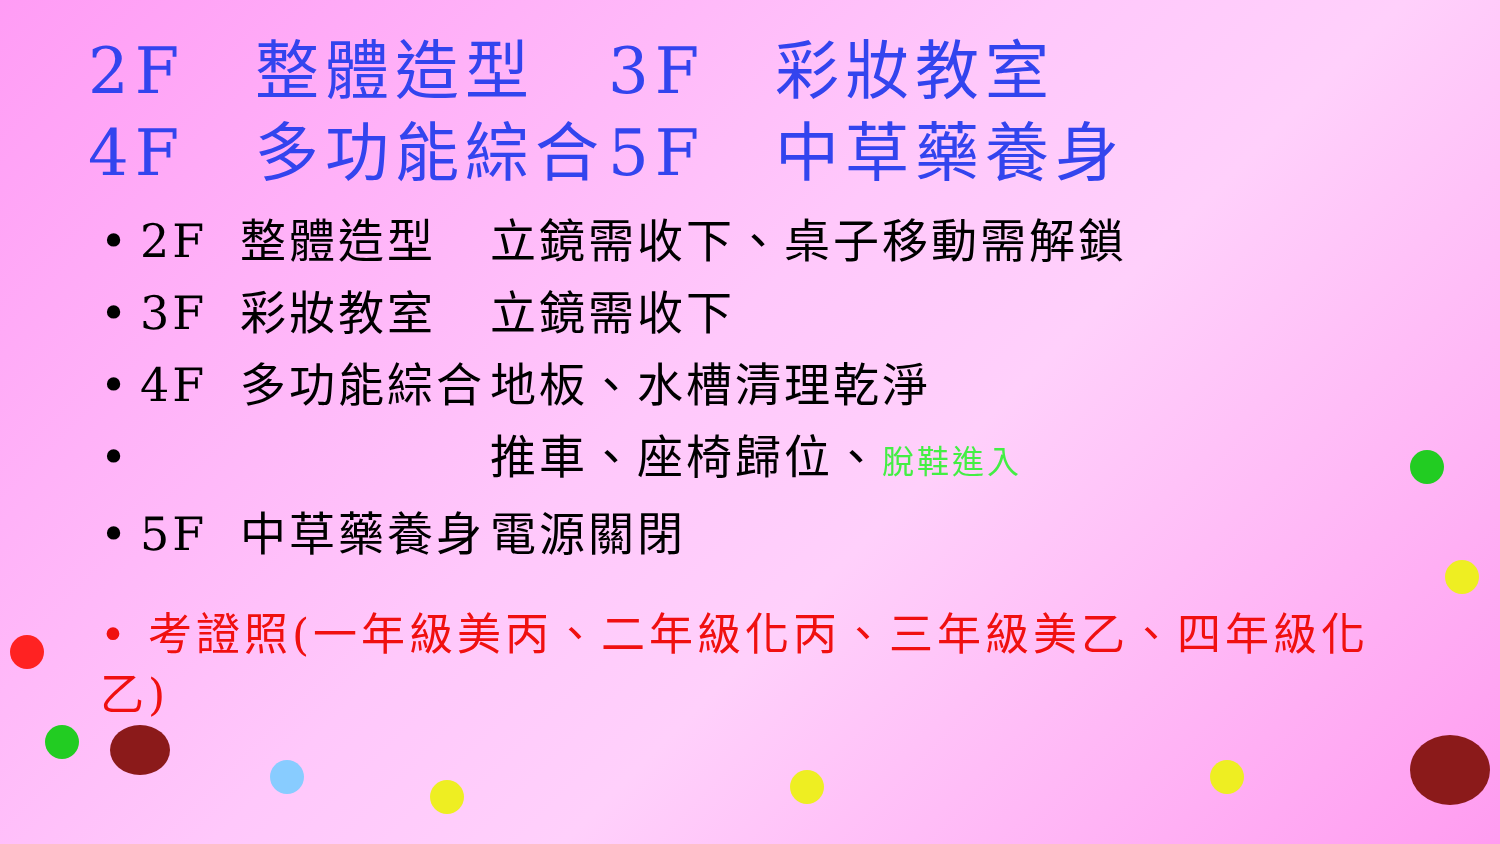2F　整體造型 3F　彩妝教室
4F　多功能綜合 5F　中草藥養身
• 2F 整體造型 立鏡需收下、桌子移動需解鎖
• 3F 彩妝教室 立鏡需收下
• 4F 多功能綜合 地板、水槽清理乾淨
• 推車、座椅歸位、脫鞋進入
• 5F 中草藥養身 電源關閉
• 考證照(一年級美丙、二年級化丙、三年級美乙、四年級化乙)